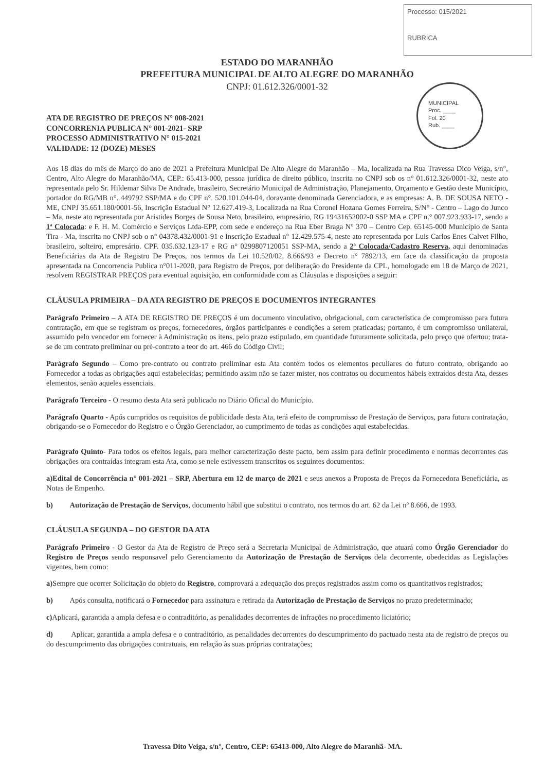Processo: 015/2021
RUBRICA
MUNICIPAL
Proc. ____
Fol. 20
Rub. ____
ESTADO DO MARANHÃO
PREFEITURA MUNICIPAL DE ALTO ALEGRE DO MARANHÃO
CNPJ: 01.612.326/0001-32
ATA DE REGISTRO DE PREÇOS N° 008-2021
CONCORRENIA PUBLICA N° 001-2021- SRP
PROCESSO ADMINISTRATIVO N° 015-2021
VALIDADE: 12 (DOZE) MESES
Aos 18 dias do mês de Março do ano de 2021 a Prefeitura Municipal De Alto Alegre do Maranhão – Ma, localizada na Rua Travessa Dico Veiga, s/n°, Centro, Alto Alegre do Maranhão/MA, CEP.: 65.413-000, pessoa jurídica de direito público, inscrita no CNPJ sob os n° 01.612.326/0001-32, neste ato representada pelo Sr. Hildemar Silva De Andrade, brasileiro, Secretário Municipal de Administração, Planejamento, Orçamento e Gestão deste Município, portador do RG/MB n°. 449792 SSP/MA e do CPF n°. 520.101.044-04, doravante denominada Gerenciadora, e as empresas: A. B. DE SOUSA NETO - ME, CNPJ 35.651.180/0001-56, Inscrição Estadual N° 12.627.419-3, Localizada na Rua Coronel Hozana Gomes Ferreira, S/N° - Centro – Lago do Junco – Ma, neste ato representada por Aristides Borges de Sousa Neto, brasileiro, empresário, RG 19431652002-0 SSP MA e CPF n.° 007.923.933-17, sendo a 1ª Colocada: e F. H. M. Comércio e Serviços Ltda-EPP, com sede e endereço na Rua Eber Braga N° 370 – Centro Cep. 65145-000 Município de Santa Tira - Ma, inscrita no CNPJ sob o n° 04378.432/0001-91 e Inscrição Estadual n° 12.429.575-4, neste ato representada por Luis Carlos Enes Calvet Filho, brasileiro, solteiro, empresário. CPF. 035.632.123-17 e RG n° 0299807120051 SSP-MA, sendo a 2ª Colocada/Cadastro Reserva, aqui denominadas Beneficiárias da Ata de Registro De Preços, nos termos da Lei 10.520/02, 8.666/93 e Decreto n° 7892/13, em face da classificação da proposta apresentada na Concorrencia Publica n°011-2020, para Registro de Preços, por deliberação do Presidente da CPL, homologado em 18 de Março de 2021, resolvem REGISTRAR PREÇOS para eventual aquisição, em conformidade com as Cláusulas e disposições a seguir:
CLÁUSULA PRIMEIRA – DA ATA REGISTRO DE PREÇOS E DOCUMENTOS INTEGRANTES
Parágrafo Primeiro – A ATA DE REGISTRO DE PREÇOS é um documento vinculativo, obrigacional, com característica de compromisso para futura contratação, em que se registram os preços, fornecedores, órgãos participantes e condições a serem praticadas; portanto, é um compromisso unilateral, assumido pelo vencedor em fornecer à Administração os itens, pelo prazo estipulado, em quantidade futuramente solicitada, pelo preço que ofertou; trata-se de um contrato preliminar ou pré-contrato a teor do art. 466 do Código Civil;
Parágrafo Segundo – Como pre-contrato ou contrato preliminar esta Ata contém todos os elementos peculiares do futuro contrato, obrigando ao Fornecedor a todas as obrigações aqui estabelecidas; permitindo assim não se fazer mister, nos contratos ou documentos hábeis extraídos desta Ata, desses elementos, senão aqueles essenciais.
Parágrafo Terceiro - O resumo desta Ata será publicado no Diário Oficial do Município.
Parágrafo Quarto - Após cumpridos os requisitos de publicidade desta Ata, terá efeito de compromisso de Prestação de Serviços, para futura contratação, obrigando-se o Fornecedor do Registro e o Órgão Gerenciador, ao cumprimento de todas as condições aqui estabelecidas.
Parágrafo Quinto- Para todos os efeitos legais, para melhor caracterização deste pacto, bem assim para definir procedimento e normas decorrentes das obrigações ora contraídas integram esta Ata, como se nele estivessem transcritos os seguintes documentos:
a)Edital de Concorrência n° 001-2021 – SRP, Abertura em 12 de março de 2021 e seus anexos a Proposta de Preços da Fornecedora Beneficiária, as Notas de Empenho.
b) Autorização de Prestação de Serviços, documento hábil que substitui o contrato, nos termos do art. 62 da Lei nº 8.666, de 1993.
CLÁUSULA SEGUNDA – DO GESTOR DA ATA
Parágrafo Primeiro - O Gestor da Ata de Registro de Preço será a Secretaria Municipal de Administração, que atuará como Órgão Gerenciador do Registro de Preços sendo responsavel pelo Gerenciamento da Autorização de Prestação de Serviços dela decorrente, obedecidas as Legislações vigentes, bem como:
a) Sempre que ocorrer Solicitação do objeto do Registro, comprovará a adequação dos preços registrados assim como os quantitativos registrados;
b) Após consulta, notificará o Fornecedor para assinatura e retirada da Autorização de Prestação de Serviços no prazo predeterminado;
c) Aplicará, garantida a ampla defesa e o contraditório, as penalidades decorrentes de infrações no procedimento liciatório;
d) Aplicar, garantida a ampla defesa e o contraditório, as penalidades decorrentes do descumprimento do pactuado nesta ata de registro de preços ou do descumprimento das obrigações contratuais, em relação às suas próprias contratações;
Travessa Dito Veiga, s/n°, Centro, CEP: 65413-000, Alto Alegre do Maranhã- MA.